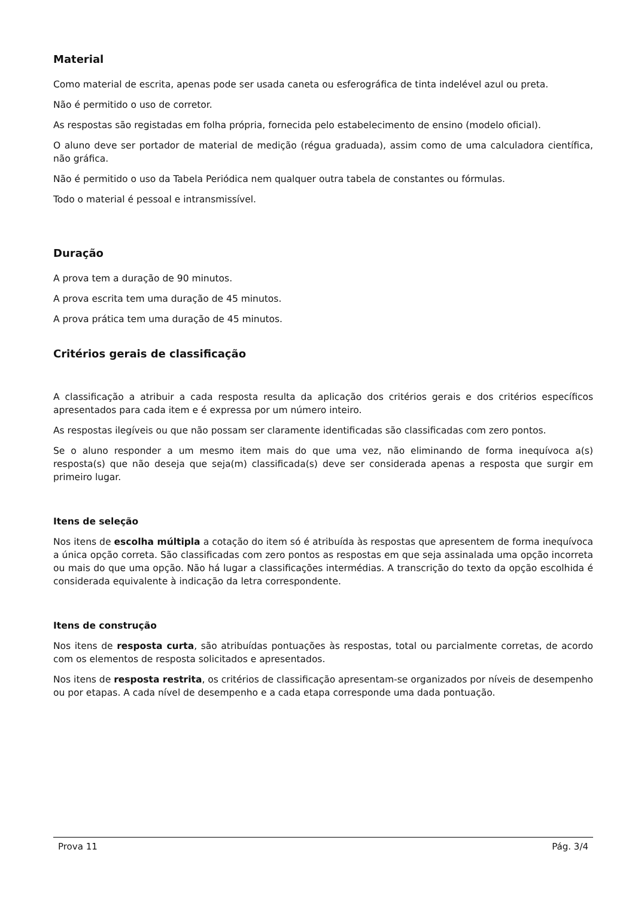Material
Como material de escrita, apenas pode ser usada caneta ou esferográfica de tinta indelével azul ou preta.
Não é permitido o uso de corretor.
As respostas são registadas em folha própria, fornecida pelo estabelecimento de ensino (modelo oficial).
O aluno deve ser portador de material de medição (régua graduada), assim como de uma calculadora científica, não gráfica.
Não é permitido o uso da Tabela Periódica nem qualquer outra tabela de constantes ou fórmulas.
Todo o material é pessoal e intransmissível.
Duração
A prova tem a duração de 90 minutos.
A prova escrita tem uma duração de 45 minutos.
A prova prática tem uma duração de 45 minutos.
Critérios gerais de classificação
A classificação a atribuir a cada resposta resulta da aplicação dos critérios gerais e dos critérios específicos apresentados para cada item e é expressa por um número inteiro.
As respostas ilegíveis ou que não possam ser claramente identificadas são classificadas com zero pontos.
Se o aluno responder a um mesmo item mais do que uma vez, não eliminando de forma inequívoca a(s) resposta(s) que não deseja que seja(m) classificada(s) deve ser considerada apenas a resposta que surgir em primeiro lugar.
Itens de seleção
Nos itens de escolha múltipla a cotação do item só é atribuída às respostas que apresentem de forma inequívoca a única opção correta. São classificadas com zero pontos as respostas em que seja assinalada uma opção incorreta ou mais do que uma opção. Não há lugar a classificações intermédias. A transcrição do texto da opção escolhida é considerada equivalente à indicação da letra correspondente.
Itens de construção
Nos itens de resposta curta, são atribuídas pontuações às respostas, total ou parcialmente corretas, de acordo com os elementos de resposta solicitados e apresentados.
Nos itens de resposta restrita, os critérios de classificação apresentam-se organizados por níveis de desempenho ou por etapas. A cada nível de desempenho e a cada etapa corresponde uma dada pontuação.
Prova 11 Pág. 3/4